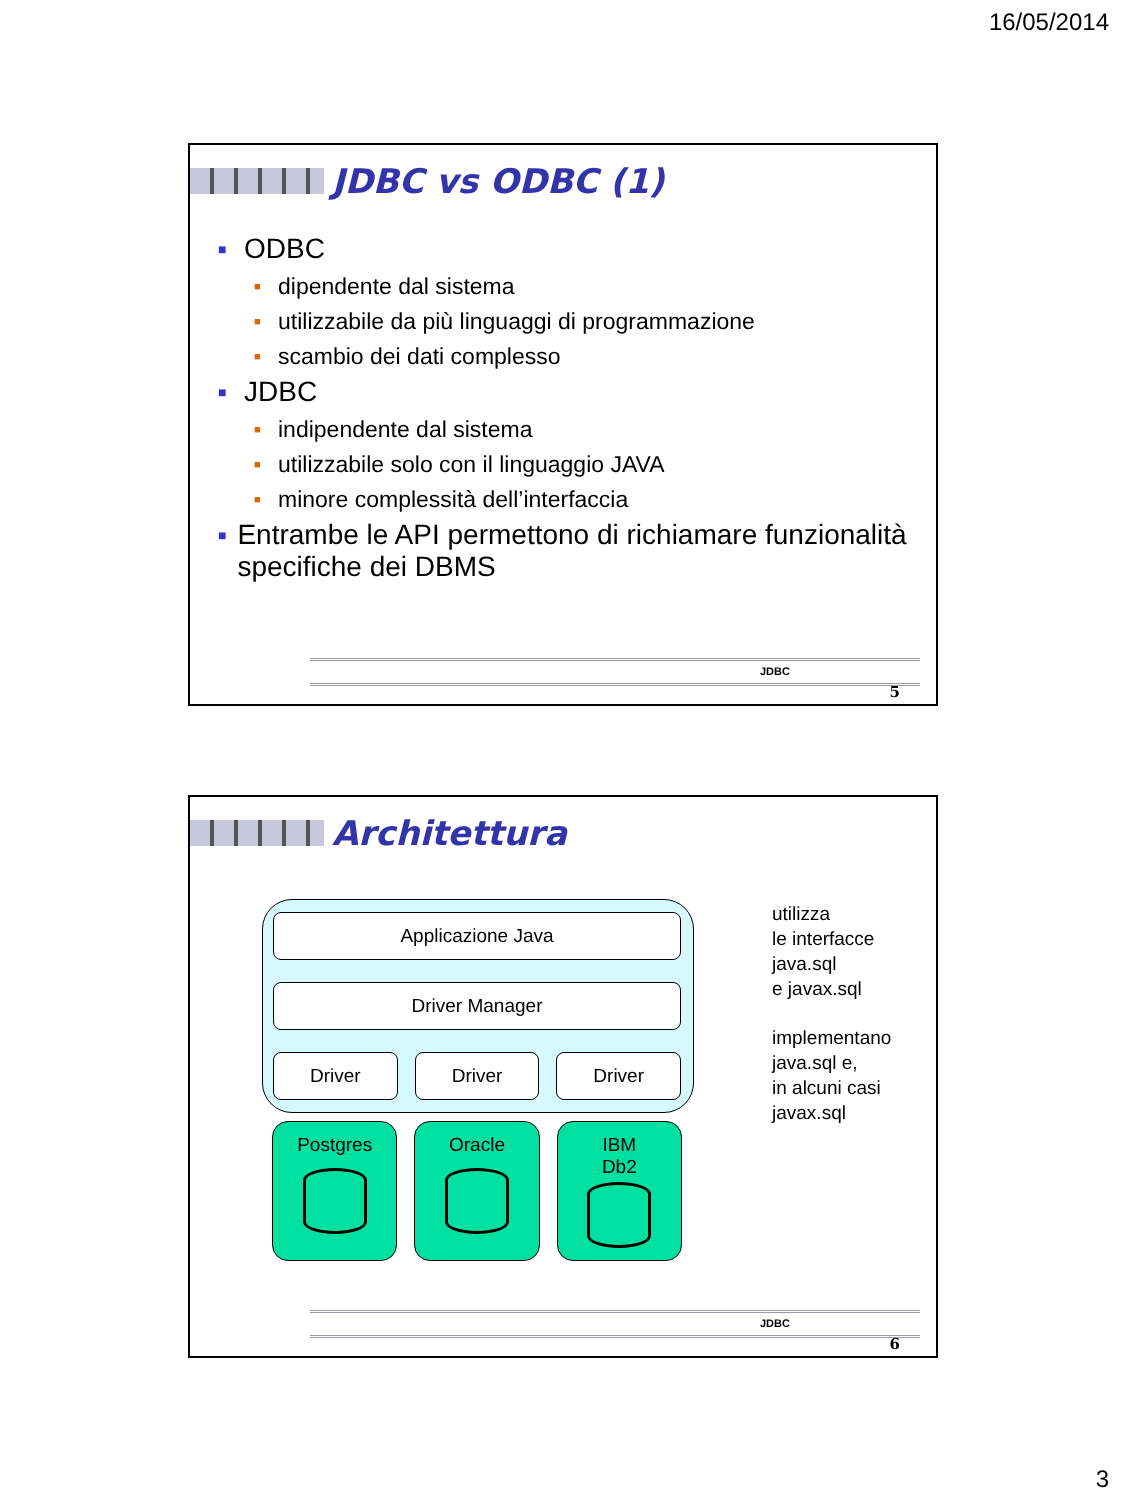16/05/2014
JDBC vs ODBC (1)
■ ODBC
■ dipendente dal sistema
■ utilizzabile da più linguaggi di programmazione
■ scambio dei dati complesso
■ JDBC
■ indipendente dal sistema
■ utilizzabile solo con il linguaggio JAVA
■ minore complessità dell’interfaccia
■ Entrambe le API permettono di richiamare funzionalità specifiche dei DBMS
JDBC
5
Architettura
Applicazione Java
Driver Manager
Driver Driver Driver
Postgres Oracle IBM
Db2
utilizza
le interfacce
java.sql
e javax.sql
implementano
java.sql e,
in alcuni casi
javax.sql
JDBC
6
3